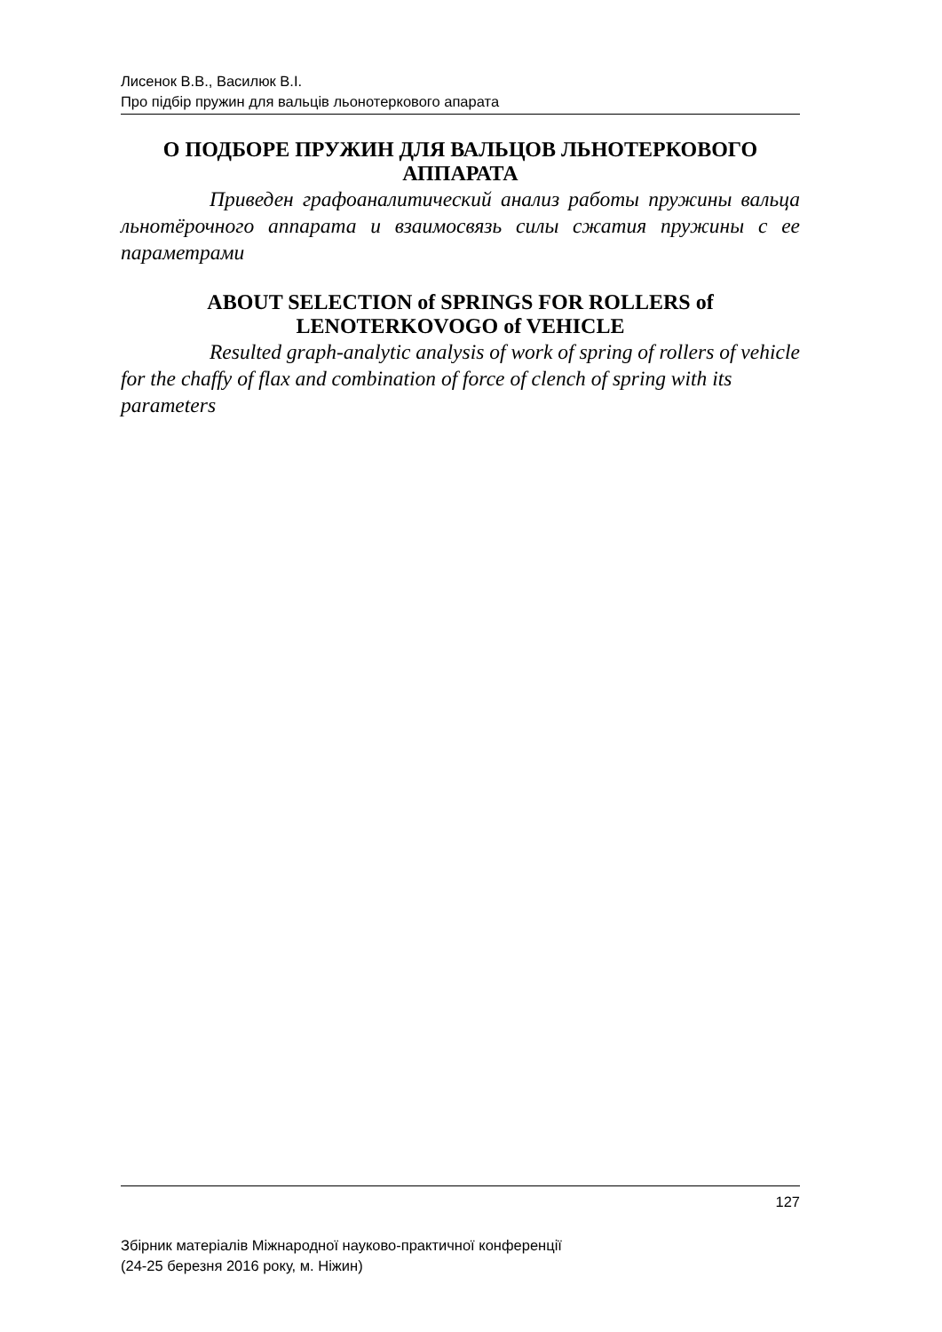Лисенок В.В., Василюк В.І.
Про підбір пружин для вальців льонотеркового апарата
О ПОДБОРЕ ПРУЖИН ДЛЯ ВАЛЬЦОВ ЛЬНОТЕРКОВОГО АППАРАТА
Приведен графоаналитический анализ работы пружины вальца льнотёрочного аппарата и взаимосвязь силы сжатия пружины с ее параметрами
ABOUT SELECTION of SPRINGS FOR ROLLERS of LENOTERKOVOGO of VEHICLE
Resulted graph-analytic analysis of work of spring of rollers of vehicle for the chaffy of flax and combination of force of clench of spring with its parameters
127
Збірник матеріалів Міжнародної науково-практичної конференції
(24-25 березня 2016 року, м. Ніжин)